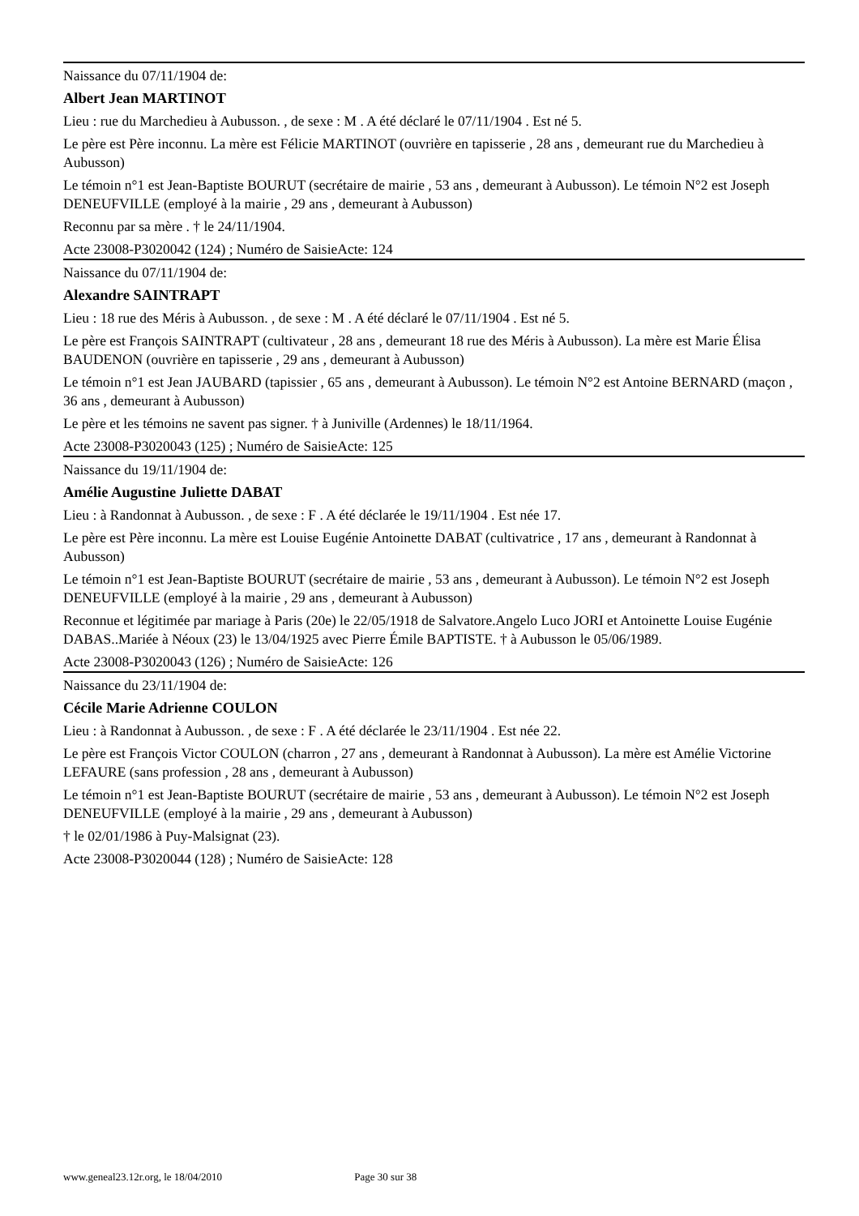Naissance du 07/11/1904 de:
Albert Jean MARTINOT
Lieu : rue du Marchedieu à Aubusson. , de sexe : M . A été déclaré le 07/11/1904 . Est né 5.
Le père est Père inconnu. La mère est Félicie MARTINOT (ouvrière en tapisserie , 28 ans , demeurant rue du Marchedieu à Aubusson)
Le témoin n°1 est Jean-Baptiste BOURUT (secrétaire de mairie , 53 ans , demeurant à Aubusson). Le témoin N°2 est Joseph DENEUFVILLE (employé à la mairie , 29 ans , demeurant à Aubusson)
Reconnu par sa mère . † le 24/11/1904.
Acte 23008-P3020042 (124) ; Numéro de SaisieActe: 124
Naissance du 07/11/1904 de:
Alexandre SAINTRAPT
Lieu : 18 rue des Méris à Aubusson. , de sexe : M . A été déclaré le 07/11/1904 . Est né 5.
Le père est François SAINTRAPT (cultivateur , 28 ans , demeurant 18 rue des Méris à Aubusson). La mère est Marie Élisa BAUDENON (ouvrière en tapisserie , 29 ans , demeurant à Aubusson)
Le témoin n°1 est Jean JAUBARD (tapissier , 65 ans , demeurant à Aubusson). Le témoin N°2 est Antoine BERNARD (maçon , 36 ans , demeurant à Aubusson)
Le père et les témoins ne savent pas signer. † à Juniville (Ardennes) le 18/11/1964.
Acte 23008-P3020043 (125) ; Numéro de SaisieActe: 125
Naissance du 19/11/1904 de:
Amélie Augustine Juliette DABAT
Lieu : à Randonnat à Aubusson. , de sexe : F . A été déclarée le 19/11/1904 . Est née 17.
Le père est Père inconnu. La mère est Louise Eugénie Antoinette DABAT (cultivatrice , 17 ans , demeurant à Randonnat à Aubusson)
Le témoin n°1 est Jean-Baptiste BOURUT (secrétaire de mairie , 53 ans , demeurant à Aubusson). Le témoin N°2 est Joseph DENEUFVILLE (employé à la mairie , 29 ans , demeurant à Aubusson)
Reconnue et légitimée par mariage à Paris (20e) le 22/05/1918 de Salvatore.Angelo Luco JORI et Antoinette Louise Eugénie DABAS..Mariée à Néoux (23) le 13/04/1925 avec Pierre Émile BAPTISTE. † à Aubusson le 05/06/1989.
Acte 23008-P3020043 (126) ; Numéro de SaisieActe: 126
Naissance du 23/11/1904 de:
Cécile Marie Adrienne COULON
Lieu : à Randonnat à Aubusson. , de sexe : F . A été déclarée le 23/11/1904 . Est née 22.
Le père est François Victor COULON (charron , 27 ans , demeurant à Randonnat à Aubusson). La mère est Amélie Victorine LEFAURE (sans profession , 28 ans , demeurant à Aubusson)
Le témoin n°1 est Jean-Baptiste BOURUT (secrétaire de mairie , 53 ans , demeurant à Aubusson). Le témoin N°2 est Joseph DENEUFVILLE (employé à la mairie , 29 ans , demeurant à Aubusson)
† le 02/01/1986 à Puy-Malsignat (23).
Acte 23008-P3020044 (128) ; Numéro de SaisieActe: 128
www.geneal23.12r.org, le 18/04/2010 Page 30 sur 38